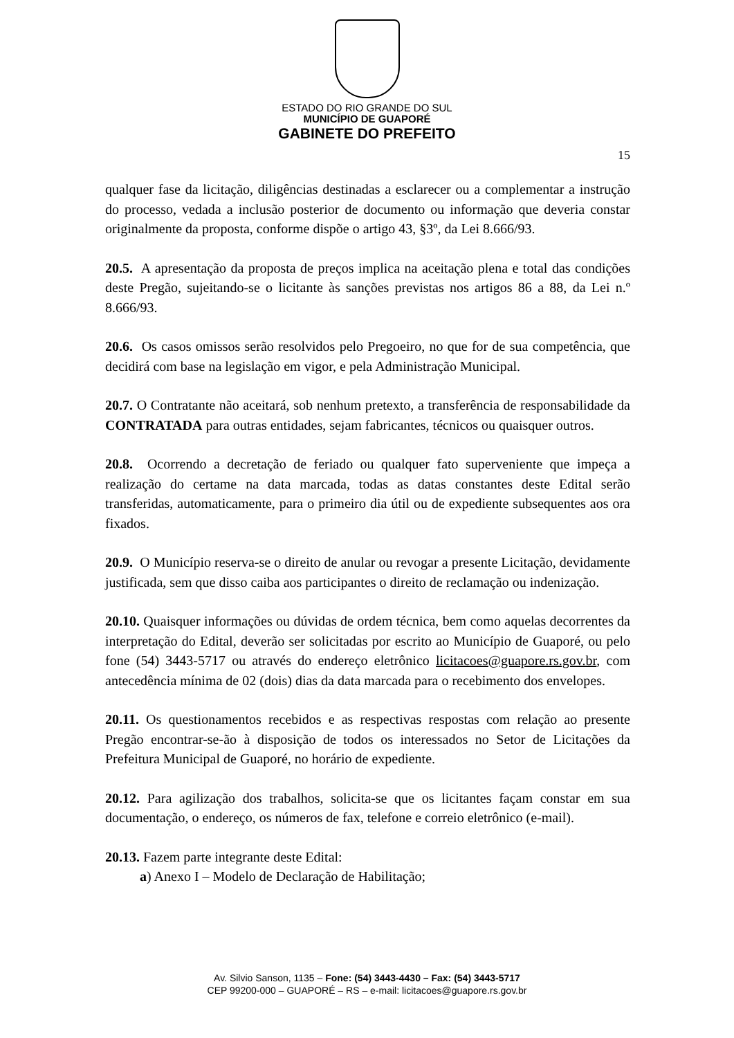ESTADO DO RIO GRANDE DO SUL
MUNICÍPIO DE GUAPORÉ
GABINETE DO PREFEITO
15
qualquer fase da licitação, diligências destinadas a esclarecer ou a complementar a instrução do processo, vedada a inclusão posterior de documento ou informação que deveria constar originalmente da proposta, conforme dispõe o artigo 43, §3º, da Lei 8.666/93.
20.5. A apresentação da proposta de preços implica na aceitação plena e total das condições deste Pregão, sujeitando-se o licitante às sanções previstas nos artigos 86 a 88, da Lei n.º 8.666/93.
20.6. Os casos omissos serão resolvidos pelo Pregoeiro, no que for de sua competência, que decidirá com base na legislação em vigor, e pela Administração Municipal.
20.7. O Contratante não aceitará, sob nenhum pretexto, a transferência de responsabilidade da CONTRATADA para outras entidades, sejam fabricantes, técnicos ou quaisquer outros.
20.8. Ocorrendo a decretação de feriado ou qualquer fato superveniente que impeça a realização do certame na data marcada, todas as datas constantes deste Edital serão transferidas, automaticamente, para o primeiro dia útil ou de expediente subsequentes aos ora fixados.
20.9. O Município reserva-se o direito de anular ou revogar a presente Licitação, devidamente justificada, sem que disso caiba aos participantes o direito de reclamação ou indenização.
20.10. Quaisquer informações ou dúvidas de ordem técnica, bem como aquelas decorrentes da interpretação do Edital, deverão ser solicitadas por escrito ao Município de Guaporé, ou pelo fone (54) 3443-5717 ou através do endereço eletrônico licitacoes@guapore.rs.gov.br, com antecedência mínima de 02 (dois) dias da data marcada para o recebimento dos envelopes.
20.11. Os questionamentos recebidos e as respectivas respostas com relação ao presente Pregão encontrar-se-ão à disposição de todos os interessados no Setor de Licitações da Prefeitura Municipal de Guaporé, no horário de expediente.
20.12. Para agilização dos trabalhos, solicita-se que os licitantes façam constar em sua documentação, o endereço, os números de fax, telefone e correio eletrônico (e-mail).
20.13. Fazem parte integrante deste Edital:
a) Anexo I – Modelo de Declaração de Habilitação;
Av. Silvio Sanson, 1135 – Fone: (54) 3443-4430 – Fax: (54) 3443-5717
CEP 99200-000 – GUAPORÉ – RS – e-mail: licitacoes@guapore.rs.gov.br